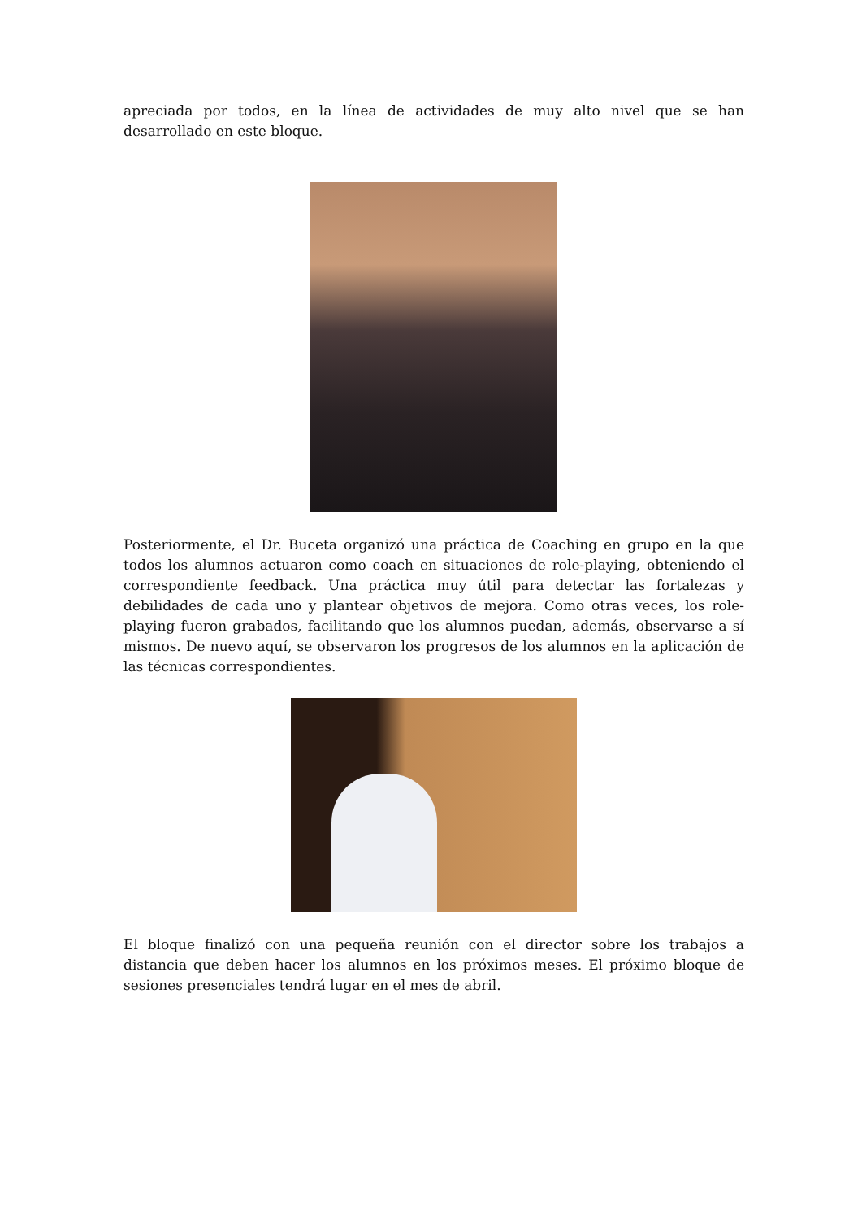apreciada por todos, en la línea de actividades de muy alto nivel que se han desarrollado en este bloque.
Posteriormente, el Dr. Buceta organizó una práctica de Coaching en grupo en la que todos los alumnos actuaron como coach en situaciones de role-playing, obteniendo el correspondiente feedback. Una práctica muy útil para detectar las fortalezas y debilidades de cada uno y plantear objetivos de mejora. Como otras veces, los role-playing fueron grabados, facilitando que los alumnos puedan, además, observarse a sí mismos. De nuevo aquí, se observaron los progresos de los alumnos en la aplicación de las técnicas correspondientes.
El bloque finalizó con una pequeña reunión con el director sobre los trabajos a distancia que deben hacer los alumnos en los próximos meses. El próximo bloque de sesiones presenciales tendrá lugar en el mes de abril.